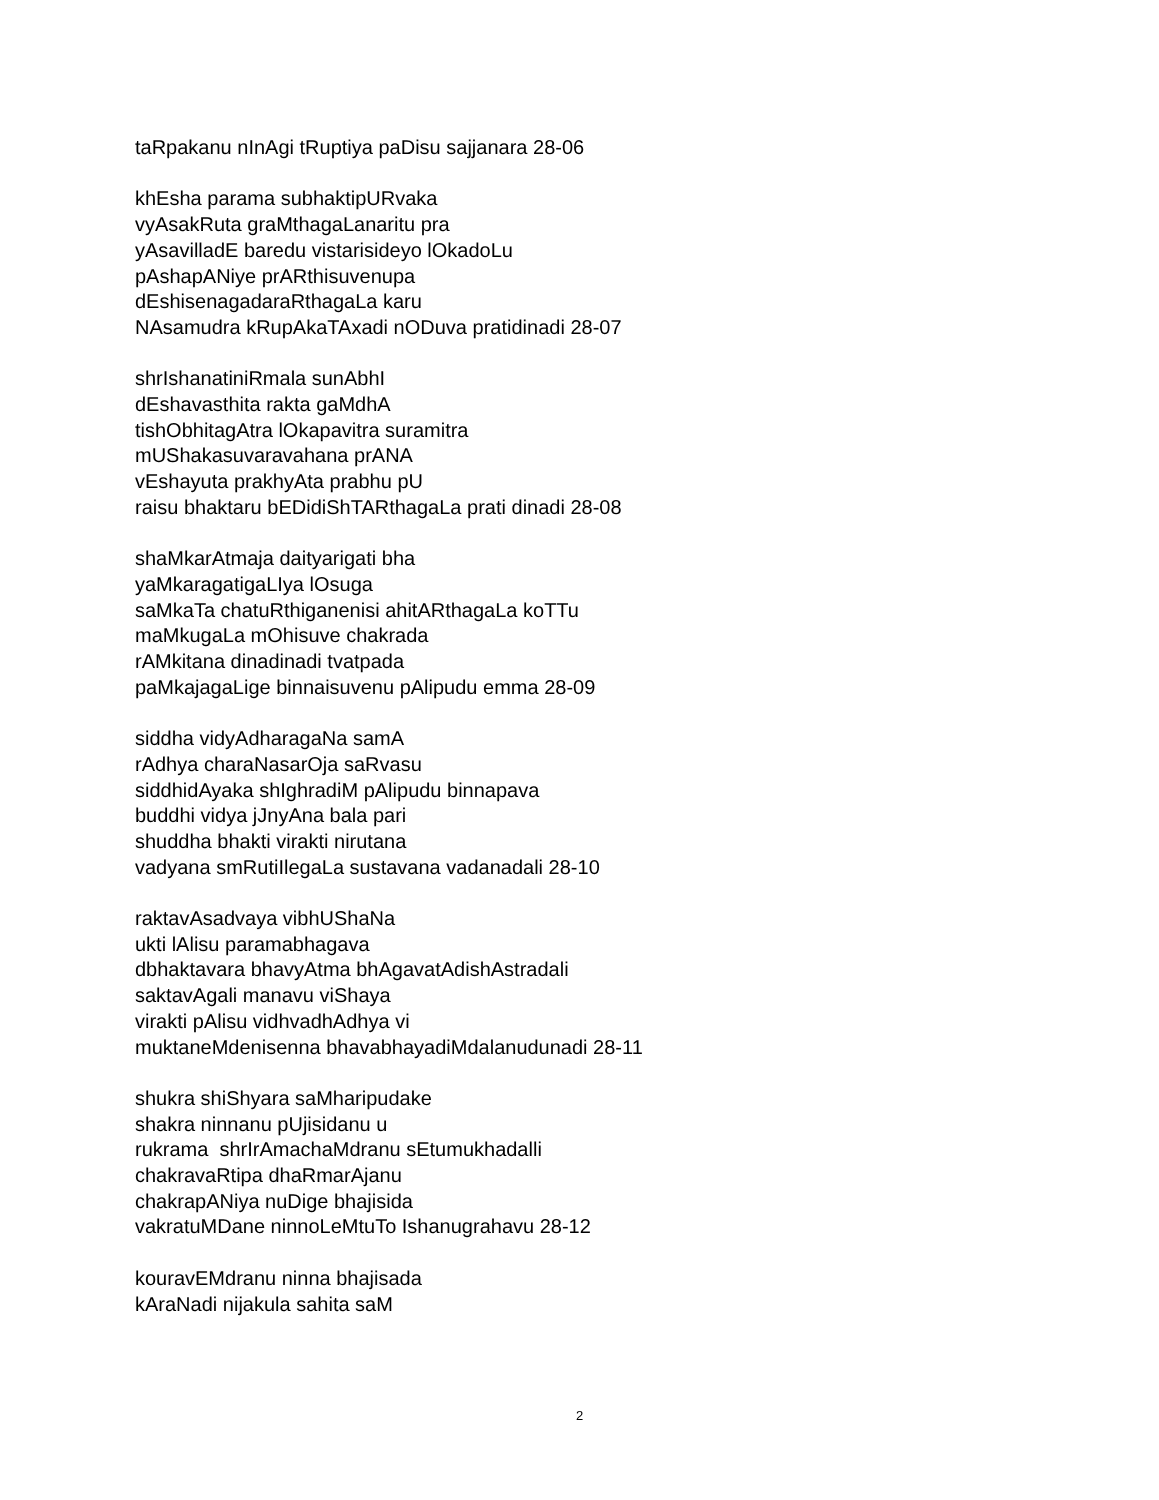taRpakanu nInAgi tRuptiya paDisu sajjanara 28-06
khEsha parama subhaktipURvaka
vyAsakRuta graMthagaLanaritu pra
yAsavilladE baredu vistarisideyo lOkadoLu
pAshapANiye prARthisuvenupa
dEshisenagadaraRthagaLa karu
NAsamudra kRupAkaTAxadi nODuva pratidinadi 28-07
shrIshanatiniRmala sunAbhI
dEshavasthita rakta gaMdhA
tishObhitagAtra lOkapavitra suramitra
mUShakasuvaravahana prANA
vEshayuta prakhyAta prabhu pU
raisu bhaktaru bEDidiShTARthagaLa prati dinadi 28-08
shaMkarAtmaja daityarigati bha
yaMkaragatigaLIya lOsuga
saMkaTa chatuRthiganenisi ahitARthagaLa koTTu
maMkugaLa mOhisuve chakrada
rAMkitana dinadinadi tvatpada
paMkajagaLige binnaisuvenu pAlipudu emma 28-09
siddha vidyAdharagaNa samA
rAdhya charaNasarOja saRvasu
siddhidAyaka shIghradiM pAlipudu binnapava
buddhi vidya jJnyAna bala pari
shuddha bhakti virakti nirutana
vadyana smRutiIlegaLa sustavana vadanadali 28-10
raktavAsadvaya vibhUShaNa
ukti lAlisu paramabhagava
dbhaktavara bhavyAtma bhAgavatAdishAstradali
saktavAgali manavu viShaya
virakti pAlisu vidhvadhAdhya vi
muktaneMdenisenna bhavabhayadiMdalanudunadi 28-11
shukra shiShyara saMharipudake
shakra ninnanu pUjisidanu u
rukrama shrIrAmachaMdranu sEtumukhadalli
chakravaRtipa dhaRmarAjanu
chakrapANiya nuDige bhajisida
vakratuMDane ninnoLeMtuTo Ishanugrahavu 28-12
kouravEMdranu ninna bhajisada
kAraNadi nijakula sahita saM
2